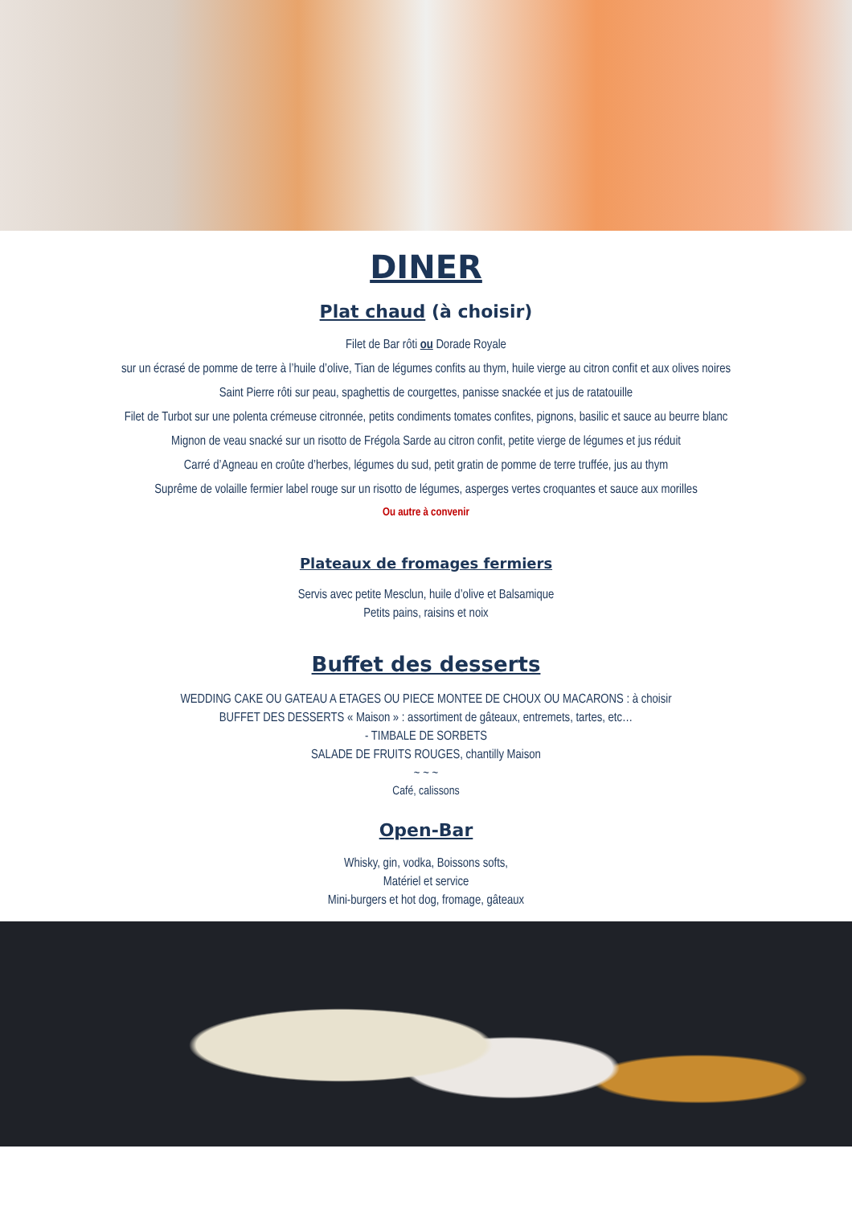DINER
Plat chaud (à choisir)
Filet de Bar rôti ou Dorade Royale
sur un écrasé de pomme de terre à l’huile d’olive, Tian de légumes confits au thym, huile vierge au citron confit et aux olives noires
Saint Pierre rôti sur peau, spaghettis de courgettes, panisse snackée et jus de ratatouille
Filet de Turbot sur une polenta crémeuse citronnée, petits condiments tomates confites, pignons, basilic et sauce au beurre blanc
Mignon de veau snacké sur un risotto de Frégola Sarde au citron confit, petite vierge de légumes et jus réduit
Carré d’Agneau en croûte d’herbes, légumes du sud, petit gratin de pomme de terre truffée, jus au thym
Suprême de volaille fermier label rouge sur un risotto de légumes, asperges vertes croquantes et sauce aux morilles
Ou autre à convenir
Plateaux de fromages fermiers
Servis avec petite Mesclun, huile d’olive et Balsamique
Petits pains, raisins et noix
Buffet des desserts
WEDDING CAKE OU GATEAU A ETAGES OU PIECE MONTEE DE CHOUX OU MACARONS : à choisir
BUFFET DES DESSERTS « Maison » : assortiment de gâteaux, entremets, tartes, etc…
- TIMBALE DE SORBETS
SALADE DE FRUITS ROUGES, chantilly Maison
~ ~ ~
Café, calissons
Open-Bar
Whisky, gin, vodka, Boissons softs,
Matériel et service
Mini-burgers et hot dog, fromage, gâteaux